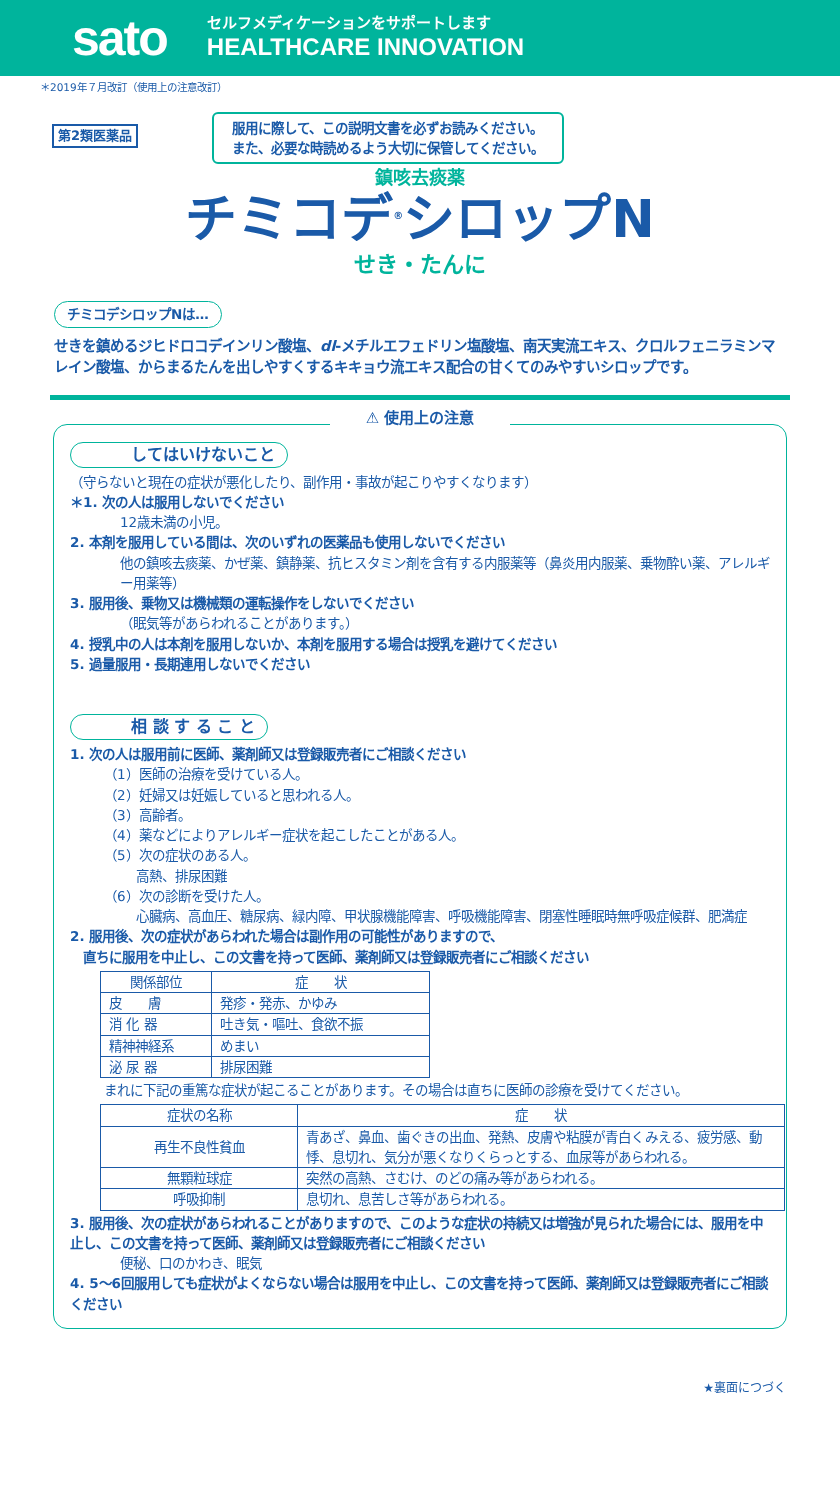sato
セルフメディケーションをサポートします
HEALTHCARE INNOVATION
＊2019年７月改訂（使用上の注意改訂）
第2類医薬品
服用に際して、この説明文書を必ずお読みください。
また、必要な時読めるよう大切に保管してください。
鎮咳去痰薬
チミコデ<sup>®</sup>シロップN
せき・たんに
チミコデシロップNは…
せきを鎮めるジヒドロコデインリン酸塩、dl-メチルエフェドリン塩酸塩、南天実流エキス、クロルフェニラミンマレイン酸塩、からまるたんを出しやすくするキキョウ流エキス配合の甘くてのみやすいシロップです。
⚠ 使用上の注意
してはいけないこと
（守らないと現在の症状が悪化したり、副作用・事故が起こりやすくなります）
＊1. 次の人は服用しないでください
12歳未満の小児。
2. 本剤を服用している間は、次のいずれの医薬品も使用しないでください
他の鎮咳去痰薬、かぜ薬、鎮静薬、抗ヒスタミン剤を含有する内服薬等（鼻炎用内服薬、乗物酔い薬、アレルギー用薬等）
3. 服用後、乗物又は機械類の運転操作をしないでください
（眠気等があらわれることがあります。）
4. 授乳中の人は本剤を服用しないか、本剤を服用する場合は授乳を避けてください
5. 過量服用・長期連用しないでください
相 談 す る こ と
1. 次の人は服用前に医師、薬剤師又は登録販売者にご相談ください
（1）医師の治療を受けている人。
（2）妊婦又は妊娠していると思われる人。
（3）高齢者。
（4）薬などによりアレルギー症状を起こしたことがある人。
（5）次の症状のある人。
高熱、排尿困難
（6）次の診断を受けた人。
心臓病、高血圧、糖尿病、緑内障、甲状腺機能障害、呼吸機能障害、閉塞性睡眠時無呼吸症候群、肥満症
2. 服用後、次の症状があらわれた場合は副作用の可能性がありますので、
　直ちに服用を中止し、この文書を持って医師、薬剤師又は登録販売者にご相談ください
| 関係部位 | 症 状 |
| --- | --- |
| 皮 膚 | 発疹・発赤、かゆみ |
| 消 化 器 | 吐き気・嘔吐、食欲不振 |
| 精神神経系 | めまい |
| 泌 尿 器 | 排尿困難 |
まれに下記の重篤な症状が起こることがあります。その場合は直ちに医師の診療を受けてください。
| 症状の名称 | 症 状 |
| --- | --- |
| 再生不良性貧血 | 青あざ、鼻血、歯ぐきの出血、発熱、皮膚や粘膜が青白くみえる、疲労感、動悸、息切れ、気分が悪くなりくらっとする、血尿等があらわれる。 |
| 無顆粒球症 | 突然の高熱、さむけ、のどの痛み等があらわれる。 |
| 呼吸抑制 | 息切れ、息苦しさ等があらわれる。 |
3. 服用後、次の症状があらわれることがありますので、このような症状の持続又は増強が見られた場合には、服用を中止し、この文書を持って医師、薬剤師又は登録販売者にご相談ください
便秘、口のかわき、眠気
4. 5～6回服用しても症状がよくならない場合は服用を中止し、この文書を持って医師、薬剤師又は登録販売者にご相談ください
★裏面につづく